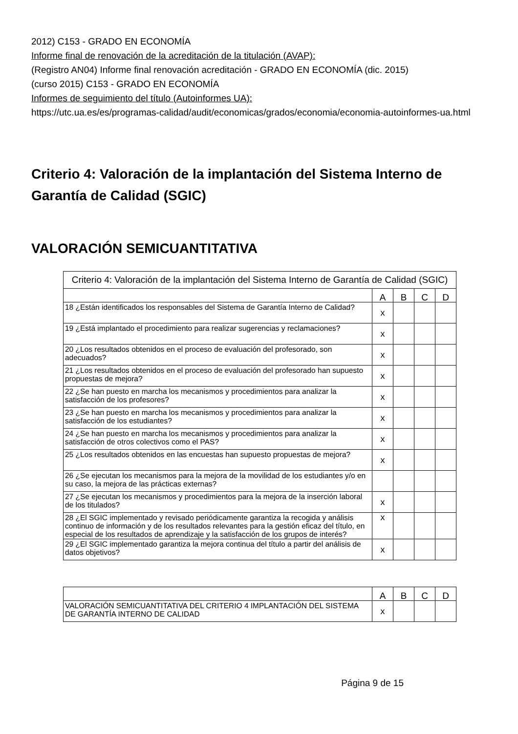2012) C153 - GRADO EN ECONOMÍA
Informe final de renovación de la acreditación de la titulación (AVAP):
(Registro AN04) Informe final renovación acreditación - GRADO EN ECONOMÍA (dic. 2015)
(curso 2015) C153 - GRADO EN ECONOMÍA
Informes de seguimiento del título (Autoinformes UA):
https://utc.ua.es/es/programas-calidad/audit/economicas/grados/economia/economia-autoinformes-ua.html
Criterio 4: Valoración de la implantación del Sistema Interno de Garantía de Calidad (SGIC)
VALORACIÓN SEMICUANTITATIVA
| Criterio 4: Valoración de la implantación del Sistema Interno de Garantía de Calidad (SGIC) | | | | |
| --- | --- | --- | --- | --- |
| | A | B | C | D |
| 18 ¿Están identificados los responsables del Sistema de Garantía Interno de Calidad? | x | | | |
| 19 ¿Está implantado el procedimiento para realizar sugerencias y reclamaciones? | x | | | |
| 20 ¿Los resultados obtenidos en el proceso de evaluación del profesorado, son adecuados? | x | | | |
| 21 ¿Los resultados obtenidos en el proceso de evaluación del profesorado han supuesto propuestas de mejora? | x | | | |
| 22 ¿Se han puesto en marcha los mecanismos y procedimientos para analizar la satisfacción de los profesores? | x | | | |
| 23 ¿Se han puesto en marcha los mecanismos y procedimientos para analizar la satisfacción de los estudiantes? | x | | | |
| 24 ¿Se han puesto en marcha los mecanismos y procedimientos para analizar la satisfacción de otros colectivos como el PAS? | x | | | |
| 25 ¿Los resultados obtenidos en las encuestas han supuesto propuestas de mejora? | x | | | |
| 26 ¿Se ejecutan los mecanismos para la mejora de la movilidad de los estudiantes y/o en su caso, la mejora de las prácticas externas? | | | | |
| 27 ¿Se ejecutan los mecanismos y procedimientos para la mejora de la inserción laboral de los titulados? | x | | | |
| 28 ¿El SGIC implementado y revisado periódicamente garantiza la recogida y análisis continuo de información y de los resultados relevantes para la gestión eficaz del título, en especial de los resultados de aprendizaje y la satisfacción de los grupos de interés? | x | | | |
| 29 ¿El SGIC implementado garantiza la mejora continua del título a partir del análisis de datos objetivos? | x | | | |
| | A | B | C | D |
| VALORACIÓN SEMICUANTITATIVA DEL CRITERIO 4 IMPLANTACIÓN DEL SISTEMA DE GARANTÍA INTERNO DE CALIDAD | x | | | |
Página 9 de 15